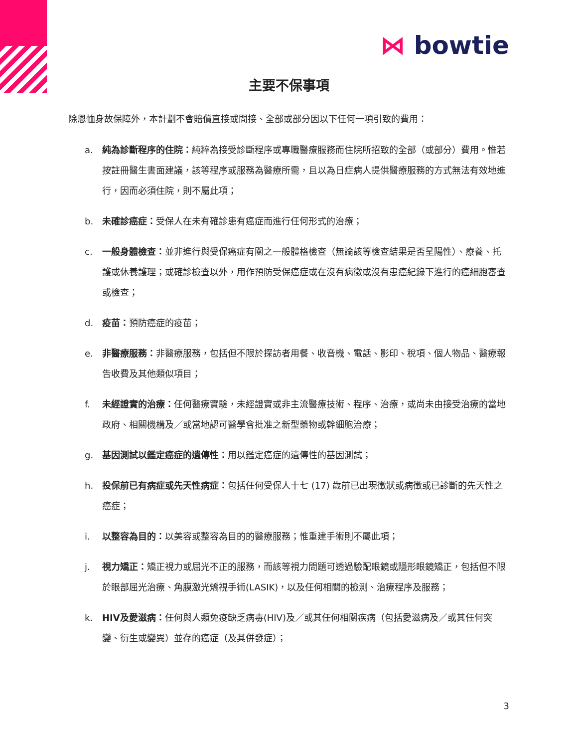⋈ bowtie
主要不保事項
除恩恤身故保障外，本計劃不會賠償直接或間接、全部或部分因以下任何一項引致的費用：
a. 純為診斷程序的住院：純粹為接受診斷程序或專職醫療服務而住院所招致的全部（或部分）費用。惟若按註冊醫生書面建議，該等程序或服務為醫療所需，且以為日症病人提供醫療服務的方式無法有效地進行，因而必須住院，則不屬此項；
b. 未確診癌症：受保人在未有確診患有癌症而進行任何形式的治療；
c. 一般身體檢查：並非進行與受保癌症有關之一般體格檢查（無論該等檢查結果是否呈陽性）、療養、托護或休養護理；或確診檢查以外，用作預防受保癌症或在沒有病徵或沒有患癌紀錄下進行的癌細胞審查或檢查；
d. 疫苗：預防癌症的疫苗；
e. 非醫療服務：非醫療服務，包括但不限於探訪者用餐、收音機、電話、影印、稅項、個人物品、醫療報告收費及其他類似項目；
f. 未經證實的治療：任何醫療實驗，未經證實或非主流醫療技術、程序、治療，或尚未由接受治療的當地政府、相關機構及／或當地認可醫學會批准之新型藥物或幹細胞治療；
g. 基因測試以鑑定癌症的遺傳性：用以鑑定癌症的遺傳性的基因測試；
h. 投保前已有病症或先天性病症：包括任何受保人十七 (17) 歲前已出現徵狀或病徵或已診斷的先天性之癌症；
i. 以整容為目的：以美容或整容為目的的醫療服務；惟重建手術則不屬此項；
j. 視力矯正：矯正視力或屈光不正的服務，而該等視力問題可透過驗配眼鏡或隱形眼鏡矯正，包括但不限於眼部屈光治療、角膜激光矯視手術(LASIK)，以及任何相關的檢測、治療程序及服務；
k. HIV及愛滋病：任何與人類免疫缺乏病毒(HIV)及／或其任何相關疾病（包括愛滋病及／或其任何突變、衍生或變異）並存的癌症（及其併發症）；
3